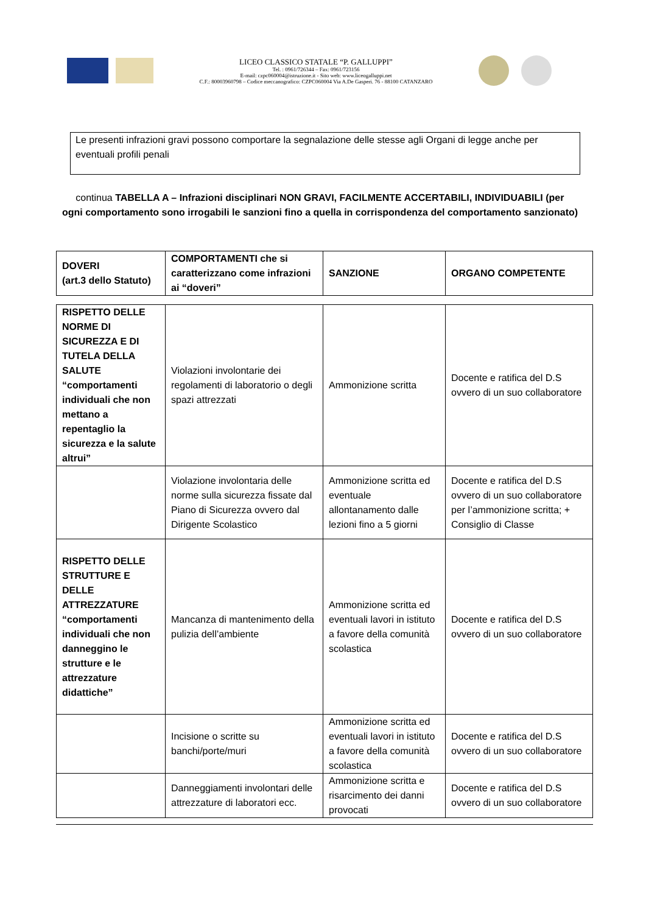LICEO CLASSICO STATALE “P. GALLUPPI”
Tel. : 0961/726344 – Fax: 0961/723156
E-mail: czpc060004@istruzione.it - Sito web: www.liceogalluppi.net
C.F.: 80003960798 – Codice meccanografico: CZPC060004 Via A.De Gasperi. 76 - 88100 CATANZARO
Le presenti infrazioni gravi possono comportare la segnalazione delle stesse agli Organi di legge anche per eventuali profili penali
continua TABELLA A – Infrazioni disciplinari NON GRAVI, FACILMENTE ACCERTABILI, INDIVIDUABILI (per ogni comportamento sono irrogabili le sanzioni fino a quella in corrispondenza del comportamento sanzionato)
| DOVERI (art.3 dello Statuto) | COMPORTAMENTI che si caratterizzano come infrazioni ai “doveri” | SANZIONE | ORGANO COMPETENTE |
| --- | --- | --- | --- |
| RISPETTO DELLE NORME DI SICUREZZA E DI TUTELA DELLA SALUTE “comportamenti individuali che non mettano a repentaglio la sicurezza e la salute altrui” | Violazioni involontarie dei regolamenti di laboratorio o degli spazi attrezzati | Ammonizione scritta | Docente e ratifica del D.S ovvero di un suo collaboratore |
| | Violazione involontaria delle norme sulla sicurezza fissate dal Piano di Sicurezza ovvero dal Dirigente Scolastico | Ammonizione scritta ed eventuale allontanamento dalle lezioni fino a 5 giorni | Docente e ratifica del D.S ovvero di un suo collaboratore per l’ammonizione scritta; + Consiglio di Classe |
| RISPETTO DELLE STRUTTURE E DELLE ATTREZZATURE “comportamenti individuali che non danneggino le strutture e le attrezzature didattiche” | Mancanza di mantenimento della pulizia dell’ambiente | Ammonizione scritta ed eventuali lavori in istituto a favore della comunità scolastica | Docente e ratifica del D.S ovvero di un suo collaboratore |
| | Incisione o scritte su banchi/porte/muri | Ammonizione scritta ed eventuali lavori in istituto a favore della comunità scolastica | Docente e ratifica del D.S ovvero di un suo collaboratore |
| | Danneggiamenti involontari delle attrezzature di laboratori ecc. | Ammonizione scritta e risarcimento dei danni provocati | Docente e ratifica del D.S ovvero di un suo collaboratore |